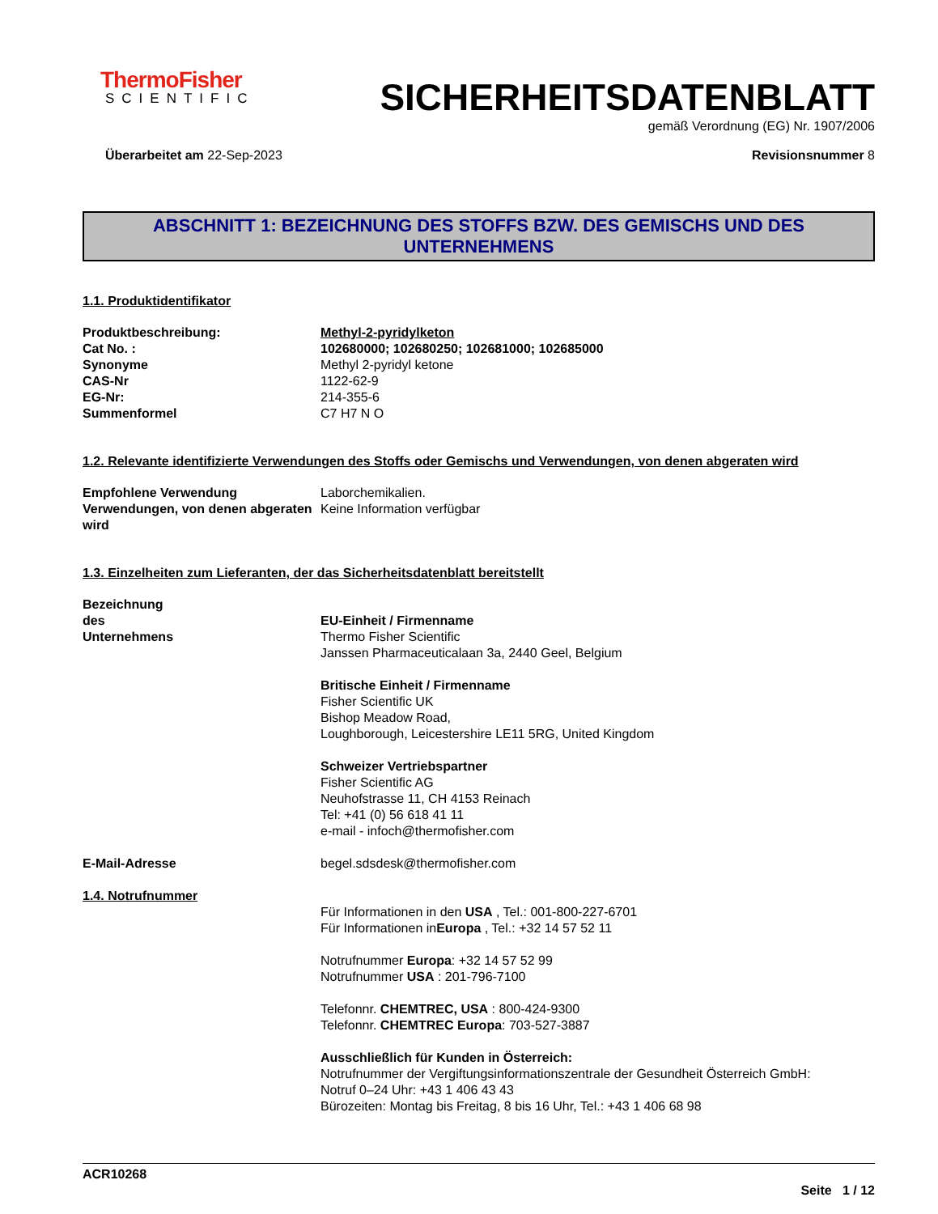ThermoFisher
SCIENTIFIC
SICHERHEITSDATENBLATT
gemäß Verordnung (EG) Nr. 1907/2006
Überarbeitet am 22-Sep-2023 Revisionsnummer 8
ABSCHNITT 1: BEZEICHNUNG DES STOFFS BZW. DES GEMISCHS UND DES UNTERNEHMENS
1.1. Produktidentifikator
Produktbeschreibung: Methyl-2-pyridylketon
Cat No. : 102680000; 102680250; 102681000; 102685000
Synonyme Methyl 2-pyridyl ketone
CAS-Nr 1122-62-9
EG-Nr: 214-355-6
Summenformel C7 H7 N O
1.2. Relevante identifizierte Verwendungen des Stoffs oder Gemischs und Verwendungen, von denen abgeraten wird
Empfohlene Verwendung Laborchemikalien.
Verwendungen, von denen abgeraten wird
Keine Information verfügbar
1.3. Einzelheiten zum Lieferanten, der das Sicherheitsdatenblatt bereitstellt
Bezeichnung des Unternehmens
EU-Einheit / Firmenname
Thermo Fisher Scientific
Janssen Pharmaceuticalaan 3a, 2440 Geel, Belgium
Britische Einheit / Firmenname
Fisher Scientific UK
Bishop Meadow Road,
Loughborough, Leicestershire LE11 5RG, United Kingdom
Schweizer Vertriebspartner
Fisher Scientific AG
Neuhofstrasse 11, CH 4153 Reinach
Tel: +41 (0) 56 618 41 11
e-mail - infoch@thermofisher.com
E-Mail-Adresse begel.sdsdesk@thermofisher.com
1.4. Notrufnummer
Für Informationen in den USA , Tel.: 001-800-227-6701
Für Informationen inEuropa , Tel.: +32 14 57 52 11
Notrufnummer Europa: +32 14 57 52 99
Notrufnummer USA : 201-796-7100
Telefonnr. CHEMTREC, USA : 800-424-9300
Telefonnr. CHEMTREC Europa: 703-527-3887
Ausschließlich für Kunden in Österreich:
Notrufnummer der Vergiftungsinformationszentrale der Gesundheit Österreich GmbH:
Notruf 0–24 Uhr: +43 1 406 43 43
Bürozeiten: Montag bis Freitag, 8 bis 16 Uhr, Tel.: +43 1 406 68 98
ACR10268
Seite 1 / 12